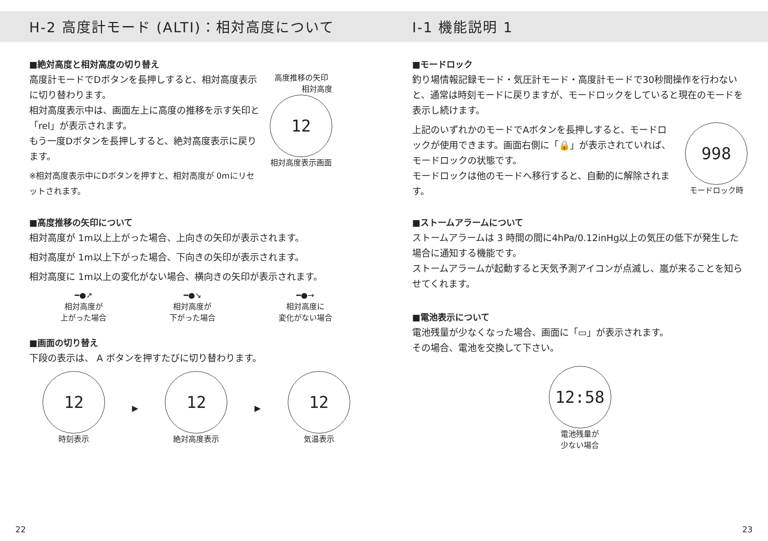H-2 高度計モード (ALTI)：相対高度について
■絶対高度と相対高度の切り替え
高度計モードでDボタンを長押しすると、相対高度表示に切り替わります。
相対高度表示中は、画面左上に高度の推移を示す矢印と「rel」が表示されます。
もう一度Dボタンを長押しすると、絶対高度表示に戻ります。
※相対高度表示中にDボタンを押すと、相対高度が 0mにリセットされます。
高度推移の矢印
相対高度
12
相対高度表示画面
■高度推移の矢印について
相対高度が 1m以上上がった場合、上向きの矢印が表示されます。
相対高度が 1m以上下がった場合、下向きの矢印が表示されます。
相対高度に 1m以上の変化がない場合、横向きの矢印が表示されます。
━●↗
相対高度が
上がった場合
━●↘
相対高度が
下がった場合
━●→
相対高度に
変化がない場合
■画面の切り替え
下段の表示は、 A ボタンを押すたびに切り替わります。
12
時刻表示
▶
12
絶対高度表示
▶
12
気温表示
I-1 機能説明 1
■モードロック
釣り場情報記録モード・気圧計モード・高度計モードで30秒間操作を行わないと、通常は時刻モードに戻りますが、モードロックをしていると現在のモードを表示し続けます。
上記のいずれかのモードでAボタンを長押しすると、モードロックが使用できます。画面右側に「🔒」が表示されていれば、モードロックの状態です。
モードロックは他のモードへ移行すると、自動的に解除されます。
998
モードロック時
■ストームアラームについて
ストームアラームは 3 時間の間に4hPa/0.12inHg以上の気圧の低下が発生した場合に通知する機能です。
ストームアラームが起動すると天気予測アイコンが点滅し、嵐が来ることを知らせてくれます。
■電池表示について
電池残量が少なくなった場合、画面に「▭」が表示されます。
その場合、電池を交換して下さい。
12:58
電池残量が
少ない場合
22 23